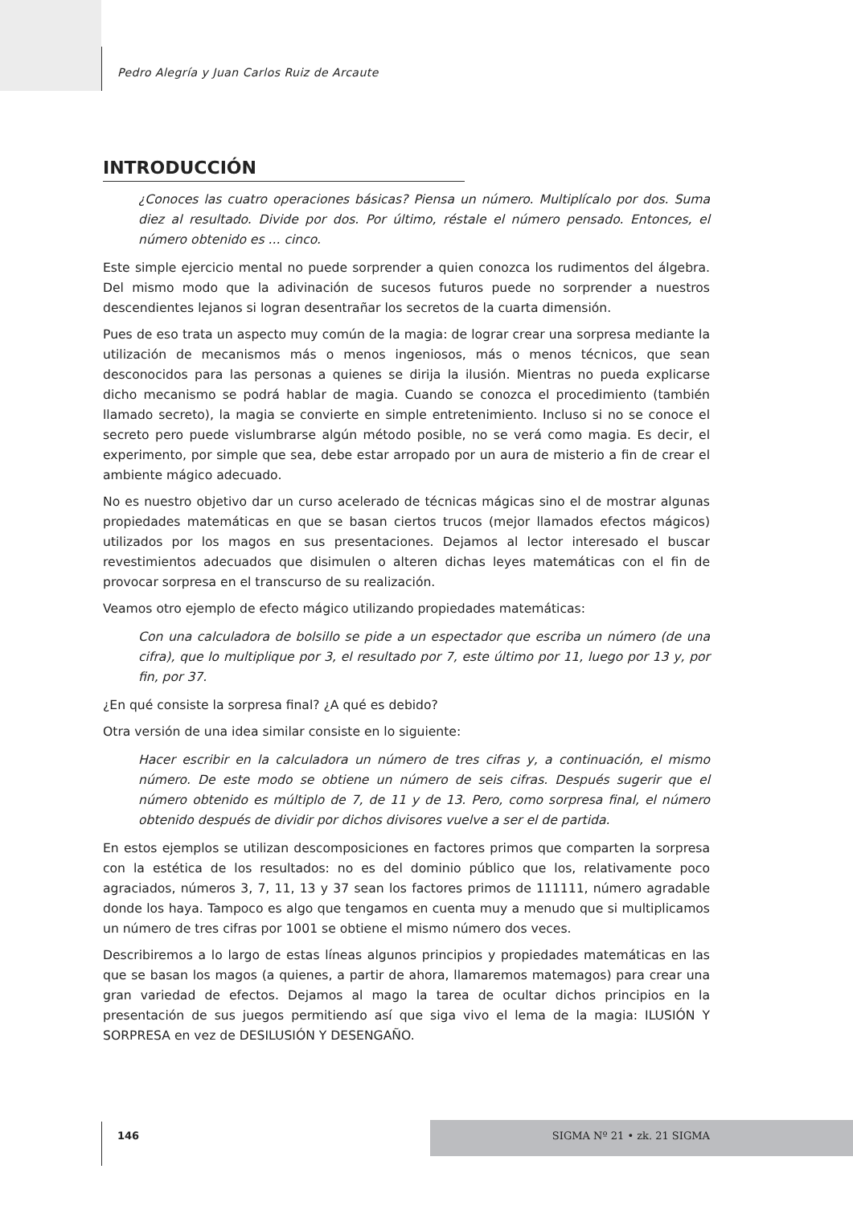Pedro Alegría y Juan Carlos Ruiz de Arcaute
INTRODUCCIÓN
¿Conoces las cuatro operaciones básicas? Piensa un número. Multiplícalo por dos. Suma diez al resultado. Divide por dos. Por último, réstale el número pensado. Entonces, el número obtenido es ... cinco.
Este simple ejercicio mental no puede sorprender a quien conozca los rudimentos del álgebra. Del mismo modo que la adivinación de sucesos futuros puede no sorprender a nuestros descendientes lejanos si logran desentrañar los secretos de la cuarta dimensión.
Pues de eso trata un aspecto muy común de la magia: de lograr crear una sorpresa mediante la utilización de mecanismos más o menos ingeniosos, más o menos técnicos, que sean desconocidos para las personas a quienes se dirija la ilusión. Mientras no pueda explicarse dicho mecanismo se podrá hablar de magia. Cuando se conozca el procedimiento (también llamado secreto), la magia se convierte en simple entretenimiento. Incluso si no se conoce el secreto pero puede vislumbrarse algún método posible, no se verá como magia. Es decir, el experimento, por simple que sea, debe estar arropado por un aura de misterio a fin de crear el ambiente mágico adecuado.
No es nuestro objetivo dar un curso acelerado de técnicas mágicas sino el de mostrar algunas propiedades matemáticas en que se basan ciertos trucos (mejor llamados efectos mágicos) utilizados por los magos en sus presentaciones. Dejamos al lector interesado el buscar revestimientos adecuados que disimulen o alteren dichas leyes matemáticas con el fin de provocar sorpresa en el transcurso de su realización.
Veamos otro ejemplo de efecto mágico utilizando propiedades matemáticas:
Con una calculadora de bolsillo se pide a un espectador que escriba un número (de una cifra), que lo multiplique por 3, el resultado por 7, este último por 11, luego por 13 y, por fin, por 37.
¿En qué consiste la sorpresa final? ¿A qué es debido?
Otra versión de una idea similar consiste en lo siguiente:
Hacer escribir en la calculadora un número de tres cifras y, a continuación, el mismo número. De este modo se obtiene un número de seis cifras. Después sugerir que el número obtenido es múltiplo de 7, de 11 y de 13. Pero, como sorpresa final, el número obtenido después de dividir por dichos divisores vuelve a ser el de partida.
En estos ejemplos se utilizan descomposiciones en factores primos que comparten la sorpresa con la estética de los resultados: no es del dominio público que los, relativamente poco agraciados, números 3, 7, 11, 13 y 37 sean los factores primos de 111111, número agradable donde los haya. Tampoco es algo que tengamos en cuenta muy a menudo que si multiplicamos un número de tres cifras por 1001 se obtiene el mismo número dos veces.
Describiremos a lo largo de estas líneas algunos principios y propiedades matemáticas en las que se basan los magos (a quienes, a partir de ahora, llamaremos matemagos) para crear una gran variedad de efectos. Dejamos al mago la tarea de ocultar dichos principios en la presentación de sus juegos permitiendo así que siga vivo el lema de la magia: ILUSIÓN Y SORPRESA en vez de DESILUSIÓN Y DESENGAÑO.
146 SIGMA Nº 21 • zk. 21 SIGMA